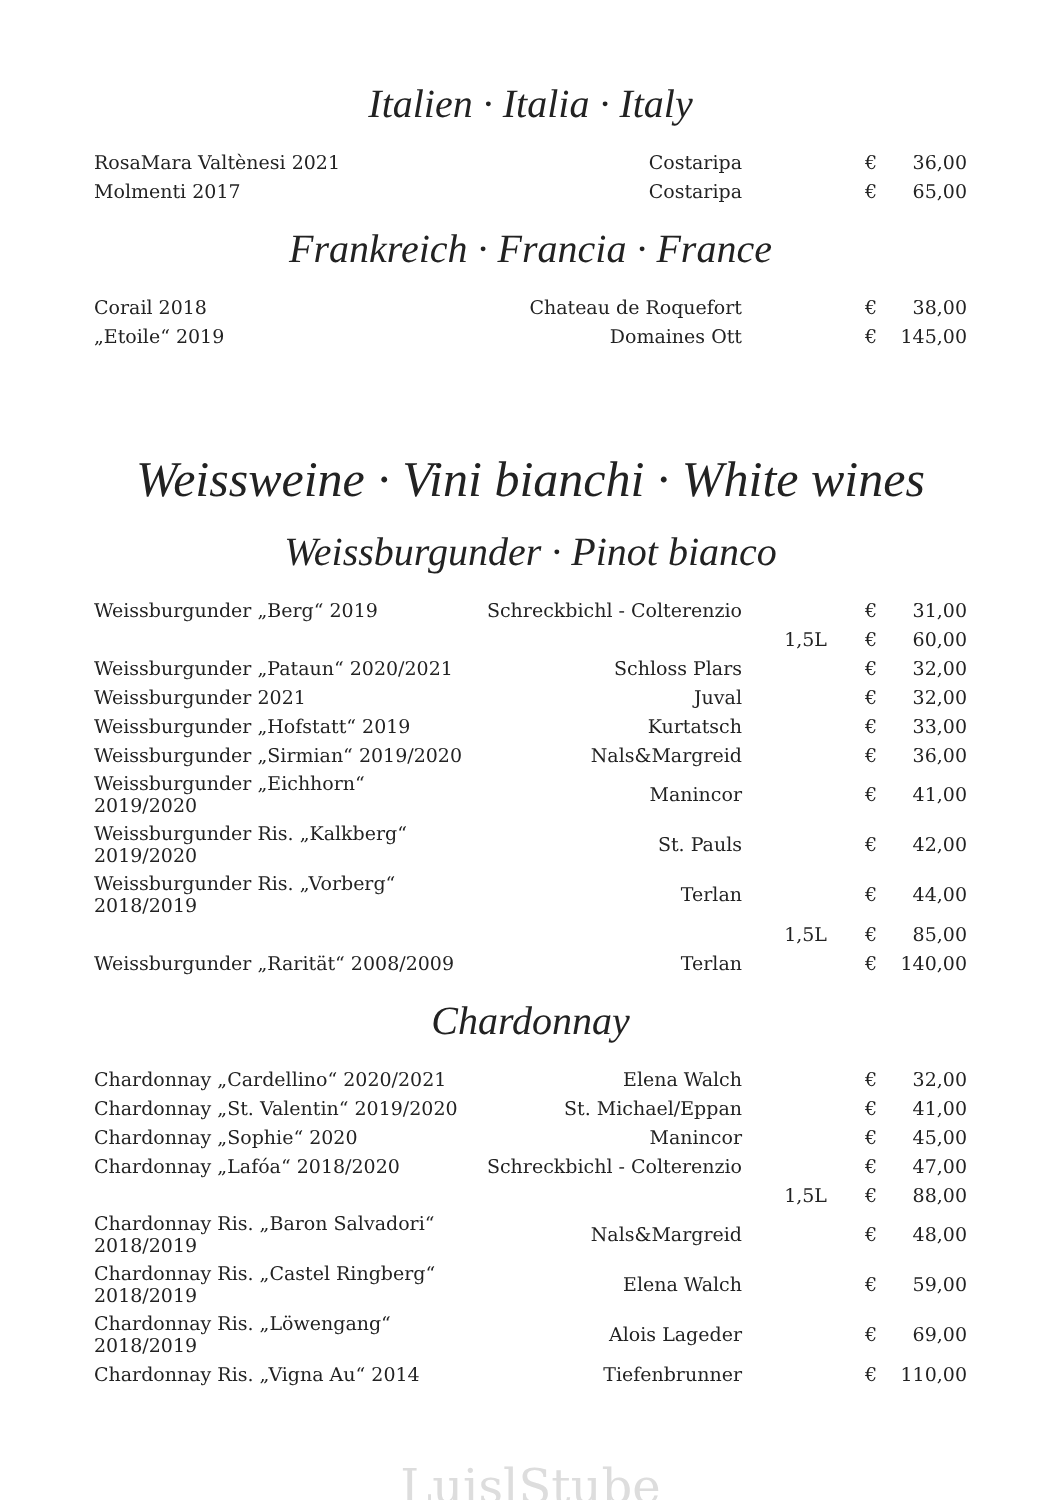Italien · Italia · Italy
| RosaMara Valtènesi 2021 | Costaripa | | € | 36,00 |
| Molmenti 2017 | Costaripa | | € | 65,00 |
Frankreich · Francia · France
| Corail 2018 | Chateau de Roquefort | | € | 38,00 |
| „Etoile“ 2019 | Domaines Ott | | € | 145,00 |
Weissweine · Vini bianchi · White wines
Weissburgunder · Pinot bianco
| Weissburgunder „Berg“ 2019 | Schreckbichl - Colterenzio | | € | 31,00 |
| | | 1,5L | € | 60,00 |
| Weissburgunder „Pataun“ 2020/2021 | Schloss Plars | | € | 32,00 |
| Weissburgunder 2021 | Juval | | € | 32,00 |
| Weissburgunder „Hofstatt“ 2019 | Kurtatsch | | € | 33,00 |
| Weissburgunder „Sirmian“ 2019/2020 | Nals&Margreid | | € | 36,00 |
| Weissburgunder „Eichhorn“ 2019/2020 | Manincor | | € | 41,00 |
| Weissburgunder Ris. „Kalkberg“ 2019/2020 | St. Pauls | | € | 42,00 |
| Weissburgunder Ris. „Vorberg“ 2018/2019 | Terlan | | € | 44,00 |
| | | 1,5L | € | 85,00 |
| Weissburgunder „Rarität“ 2008/2009 | Terlan | | € | 140,00 |
Chardonnay
| Chardonnay „Cardellino“ 2020/2021 | Elena Walch | | € | 32,00 |
| Chardonnay „St. Valentin“ 2019/2020 | St. Michael/Eppan | | € | 41,00 |
| Chardonnay „Sophie“ 2020 | Manincor | | € | 45,00 |
| Chardonnay „Lafóa“ 2018/2020 | Schreckbichl - Colterenzio | | € | 47,00 |
| | | 1,5L | € | 88,00 |
| Chardonnay Ris. „Baron Salvadori“ 2018/2019 | Nals&Margreid | | € | 48,00 |
| Chardonnay Ris. „Castel Ringberg“ 2018/2019 | Elena Walch | | € | 59,00 |
| Chardonnay Ris. „Löwengang“ 2018/2019 | Alois Lageder | | € | 69,00 |
| Chardonnay Ris. „Vigna Au“ 2014 | Tiefenbrunner | | € | 110,00 |
LuislStube